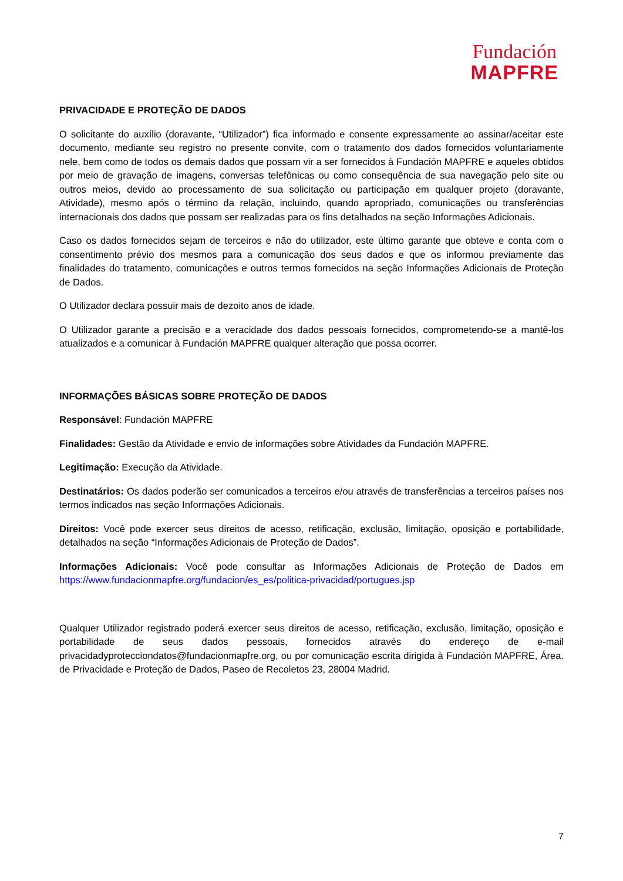Fundación
MAPFRE
PRIVACIDADE E PROTEÇÃO DE DADOS
O solicitante do auxílio (doravante, “Utilizador”) fica informado e consente expressamente ao assinar/aceitar este documento, mediante seu registro no presente convite, com o tratamento dos dados fornecidos voluntariamente nele, bem como de todos os demais dados que possam vir a ser fornecidos à Fundación MAPFRE e aqueles obtidos por meio de gravação de imagens, conversas telefônicas ou como consequência de sua navegação pelo site ou outros meios, devido ao processamento de sua solicitação ou participação em qualquer projeto (doravante, Atividade), mesmo após o término da relação, incluindo, quando apropriado, comunicações ou transferências internacionais dos dados que possam ser realizadas para os fins detalhados na seção Informações Adicionais.
Caso os dados fornecidos sejam de terceiros e não do utilizador, este último garante que obteve e conta com o consentimento prévio dos mesmos para a comunicação dos seus dados e que os informou previamente das finalidades do tratamento, comunicações e outros termos fornecidos na seção Informações Adicionais de Proteção de Dados.
O Utilizador declara possuir mais de dezoito anos de idade.
O Utilizador garante a precisão e a veracidade dos dados pessoais fornecidos, comprometendo-se a mantê-los atualizados e a comunicar à Fundación MAPFRE qualquer alteração que possa ocorrer.
INFORMAÇÕES BÁSICAS SOBRE PROTEÇÃO DE DADOS
Responsável: Fundación MAPFRE
Finalidades: Gestão da Atividade e envio de informações sobre Atividades da Fundación MAPFRE.
Legitimação: Execução da Atividade.
Destinatários: Os dados poderão ser comunicados a terceiros e/ou através de transferências a terceiros países nos termos indicados nas seção Informações Adicionais.
Direitos: Você pode exercer seus direitos de acesso, retificação, exclusão, limitação, oposição e portabilidade, detalhados na seção “Informações Adicionais de Proteção de Dados”.
Informações Adicionais: Você pode consultar as Informações Adicionais de Proteção de Dados em https://www.fundacionmapfre.org/fundacion/es_es/politica-privacidad/portugues.jsp
Qualquer Utilizador registrado poderá exercer seus direitos de acesso, retificação, exclusão, limitação, oposição e portabilidade de seus dados pessoais, fornecidos através do endereço de e-mail privacidadyprotecciondatos@fundacionmapfre.org, ou por comunicação escrita dirigida à Fundación MAPFRE, Área. de Privacidade e Proteção de Dados, Paseo de Recoletos 23, 28004 Madrid.
7